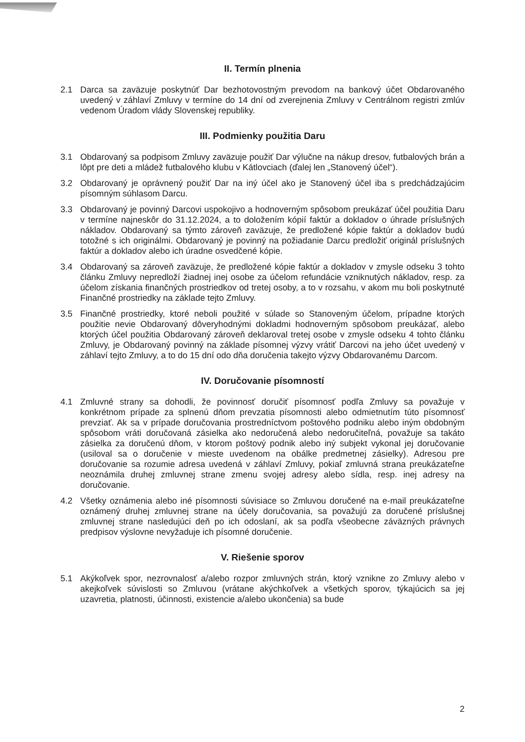II. Termín plnenia
2.1 Darca sa zaväzuje poskytnúť Dar bezhotovostným prevodom na bankový účet Obdarovaného uvedený v záhlaví Zmluvy v termíne do 14 dní od zverejnenia Zmluvy v Centrálnom registri zmlúv vedenom Úradom vlády Slovenskej republiky.
III. Podmienky použitia Daru
3.1 Obdarovaný sa podpisom Zmluvy zaväzuje použiť Dar výlučne na nákup dresov, futbalových brán a lôpt pre deti a mládež futbalového klubu v Kátlovciach (ďalej len „Stanovený účel“).
3.2 Obdarovaný je oprávnený použiť Dar na iný účel ako je Stanovený účel iba s predchádzajúcim písomným súhlasom Darcu.
3.3 Obdarovaný je povinný Darcovi uspokojivo a hodnoverným spôsobom preukázať účel použitia Daru v termíne najneskôr do 31.12.2024, a to doložením kópií faktúr a dokladov o úhrade príslušných nákladov. Obdarovaný sa týmto zároveň zaväzuje, že predložené kópie faktúr a dokladov budú totožné s ich originálmi. Obdarovaný je povinný na požiadanie Darcu predložiť originál príslušných faktúr a dokladov alebo ich úradne osvedčené kópie.
3.4 Obdarovaný sa zároveň zaväzuje, že predložené kópie faktúr a dokladov v zmysle odseku 3 tohto článku Zmluvy nepredloží žiadnej inej osobe za účelom refundácie vzniknutých nákladov, resp. za účelom získania finančných prostriedkov od tretej osoby, a to v rozsahu, v akom mu boli poskytnuté Finančné prostriedky na základe tejto Zmluvy.
3.5 Finančné prostriedky, ktoré neboli použité v súlade so Stanoveným účelom, prípadne ktorých použitie nevie Obdarovaný dôveryhodnými dokladmi hodnoverným spôsobom preukázať, alebo ktorých účel použitia Obdarovaný zároveň deklaroval tretej osobe v zmysle odseku 4 tohto článku Zmluvy, je Obdarovaný povinný na základe písomnej výzvy vrátiť Darcovi na jeho účet uvedený v záhlaví tejto Zmluvy, a to do 15 dní odo dňa doručenia takejto výzvy Obdarovanému Darcom.
IV. Doručovanie písomností
4.1 Zmluvné strany sa dohodli, že povinnosť doručiť písomnosť podľa Zmluvy sa považuje v konkrétnom prípade za splnenú dňom prevzatia písomnosti alebo odmietnutím túto písomnosť prevziať. Ak sa v prípade doručovania prostredníctvom poštového podniku alebo iným obdobným spôsobom vráti doručovaná zásielka ako nedoručená alebo nedoručiteľná, považuje sa takáto zásielka za doručenú dňom, v ktorom poštový podnik alebo iný subjekt vykonal jej doručovanie (usiloval sa o doručenie v mieste uvedenom na obálke predmetnej zásielky). Adresou pre doručovanie sa rozumie adresa uvedená v záhlaví Zmluvy, pokiaľ zmluvná strana preukázateľne neoznámila druhej zmluvnej strane zmenu svojej adresy alebo sídla, resp. inej adresy na doručovanie.
4.2 Všetky oznámenia alebo iné písomnosti súvisiace so Zmluvou doručené na e-mail preukázateľne oznámený druhej zmluvnej strane na účely doručovania, sa považujú za doručené príslušnej zmluvnej strane nasledujúci deň po ich odoslaní, ak sa podľa všeobecne záväzných právnych predpisov výslovne nevyžaduje ich písomné doručenie.
V. Riešenie sporov
5.1 Akýkoľvek spor, nezrovnalosť a/alebo rozpor zmluvných strán, ktorý vznikne zo Zmluvy alebo v akejkoľvek súvislosti so Zmluvou (vrátane akýchkoľvek a všetkých sporov, týkajúcich sa jej uzavretia, platnosti, účinnosti, existencie a/alebo ukončenia) sa bude
2